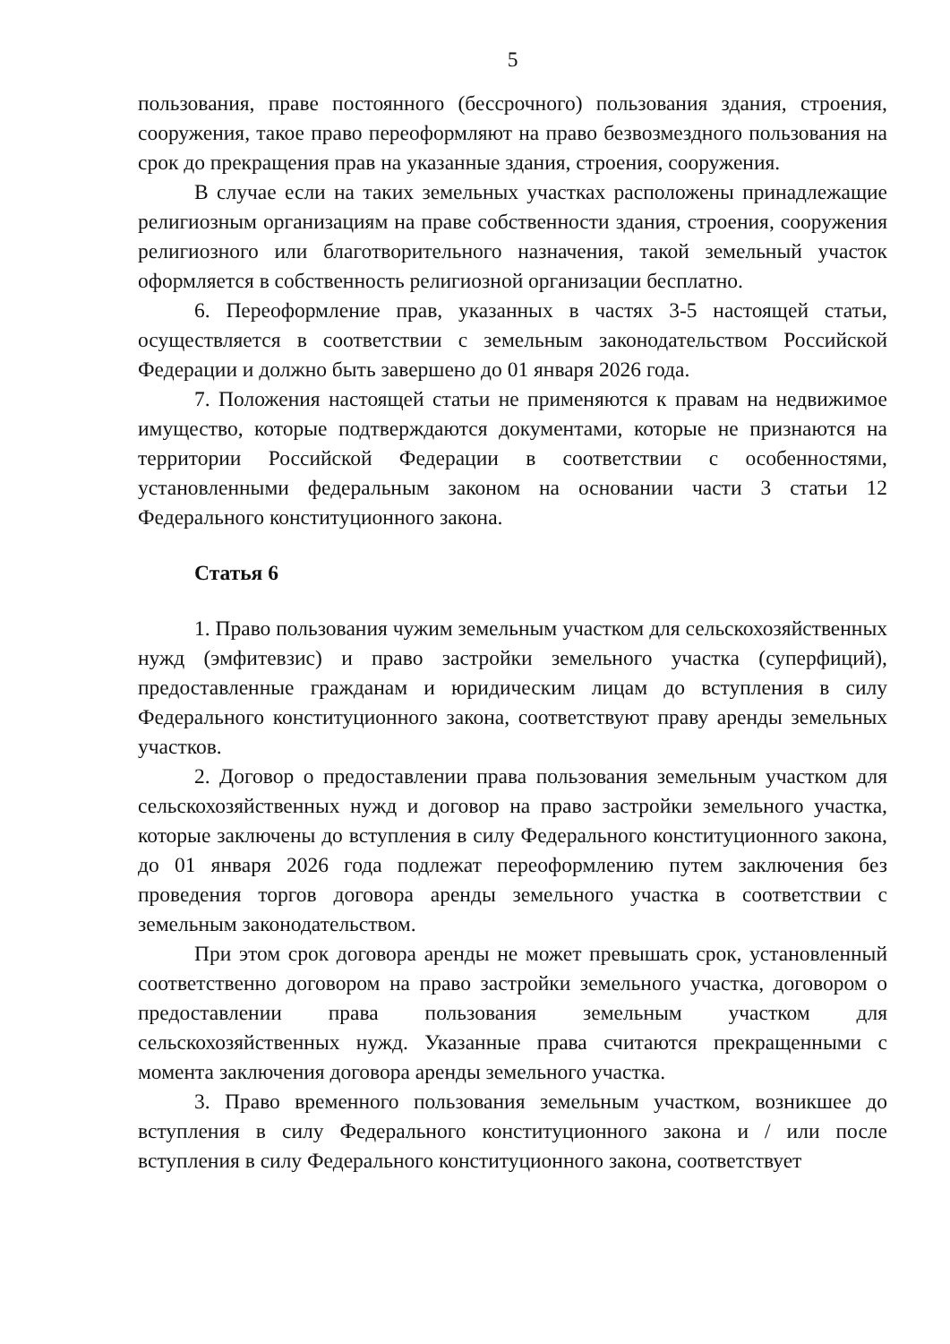5
пользования, праве постоянного (бессрочного) пользования здания, строения, сооружения, такое право переоформляют на право безвозмездного пользования на срок до прекращения прав на указанные здания, строения, сооружения.
В случае если на таких земельных участках расположены принадлежащие религиозным организациям на праве собственности здания, строения, сооружения религиозного или благотворительного назначения, такой земельный участок оформляется в собственность религиозной организации бесплатно.
6. Переоформление прав, указанных в частях 3-5 настоящей статьи, осуществляется в соответствии с земельным законодательством Российской Федерации и должно быть завершено до 01 января 2026 года.
7. Положения настоящей статьи не применяются к правам на недвижимое имущество, которые подтверждаются документами, которые не признаются на территории Российской Федерации в соответствии с особенностями, установленными федеральным законом на основании части 3 статьи 12 Федерального конституционного закона.
Статья 6
1. Право пользования чужим земельным участком для сельскохозяйственных нужд (эмфитевзис) и право застройки земельного участка (суперфиций), предоставленные гражданам и юридическим лицам до вступления в силу Федерального конституционного закона, соответствуют праву аренды земельных участков.
2. Договор о предоставлении права пользования земельным участком для сельскохозяйственных нужд и договор на право застройки земельного участка, которые заключены до вступления в силу Федерального конституционного закона, до 01 января 2026 года подлежат переоформлению путем заключения без проведения торгов договора аренды земельного участка в соответствии с земельным законодательством.
При этом срок договора аренды не может превышать срок, установленный соответственно договором на право застройки земельного участка, договором о предоставлении права пользования земельным участком для сельскохозяйственных нужд. Указанные права считаются прекращенными с момента заключения договора аренды земельного участка.
3. Право временного пользования земельным участком, возникшее до вступления в силу Федерального конституционного закона и / или после вступления в силу Федерального конституционного закона, соответствует